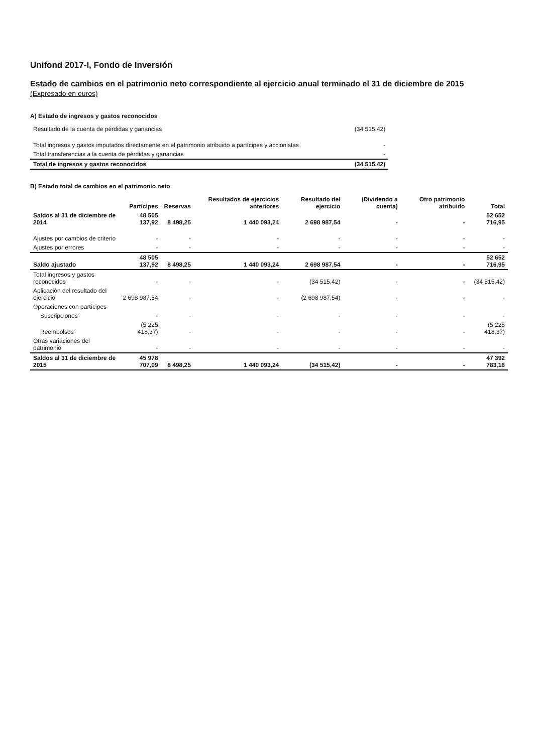Unifond 2017-I, Fondo de Inversión
Estado de cambios en el patrimonio neto correspondiente al ejercicio anual terminado el 31 de diciembre de 2015
(Expresado en euros)
A) Estado de ingresos y gastos reconocidos
| Resultado de la cuenta de pérdidas y ganancias | (34 515,42) |
| Total ingresos y gastos imputados directamente en el patrimonio atribuido a partícipes y accionistas | - |
| Total transferencias a la cuenta de pérdidas y ganancias | - |
| Total de ingresos y gastos reconocidos | (34 515,42) |
B) Estado total de cambios en el patrimonio neto
| | Partícipes | Reservas | Resultados de ejercicios anteriores | Resultado del ejercicio | (Dividendo a cuenta) | Otro patrimonio atribuido | Total |
| --- | --- | --- | --- | --- | --- | --- | --- |
| Saldos al 31 de diciembre de 2014 | 48 505 137,92 | 8 498,25 | 1 440 093,24 | 2 698 987,54 | - | - | 52 652 716,95 |
| Ajustes por cambios de criterio | - | - | - | - | - | - | - |
| Ajustes por errores | - | - | - | - | - | - | - |
| Saldo ajustado | 48 505 137,92 | 8 498,25 | 1 440 093,24 | 2 698 987,54 | - | - | 52 652 716,95 |
| Total ingresos y gastos reconocidos | - | - | - | (34 515,42) | - | - | (34 515,42) |
| Aplicación del resultado del ejercicio | 2 698 987,54 | - | - | (2 698 987,54) | - | - | - |
| Operaciones con partícipes | | | | | | | |
| Suscripciones | - | - | - | - | - | - | - |
| Reembolsos | (5 225 418,37) | - | - | - | - | - | (5 225 418,37) |
| Otras variaciones del patrimonio | - | - | - | - | - | - | - |
| Saldos al 31 de diciembre de 2015 | 45 978 707,09 | 8 498,25 | 1 440 093,24 | (34 515,42) | - | - | 47 392 783,16 |